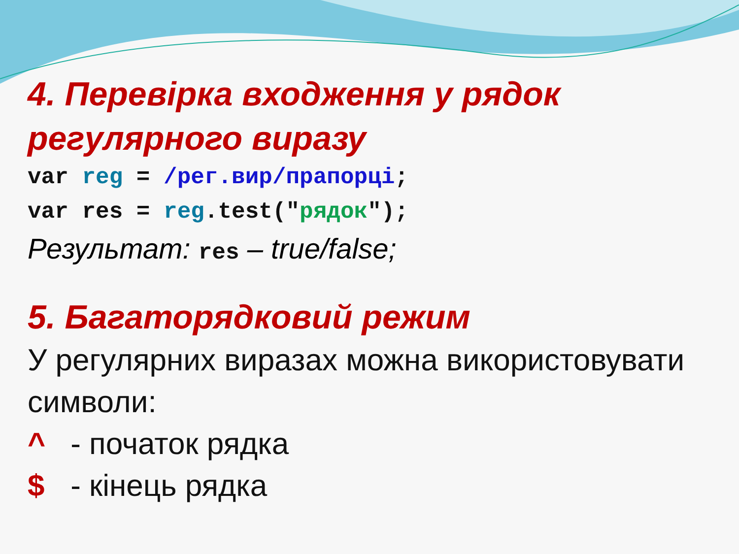4. Перевірка входження у рядок регулярного виразу
var reg = /рег.вир/прапорці;
var res = reg.test("рядок");
Результат: res – true/false;
5. Багаторядковий режим
У регулярних виразах можна використовувати символи:
^ - початок рядка
$ - кінець рядка